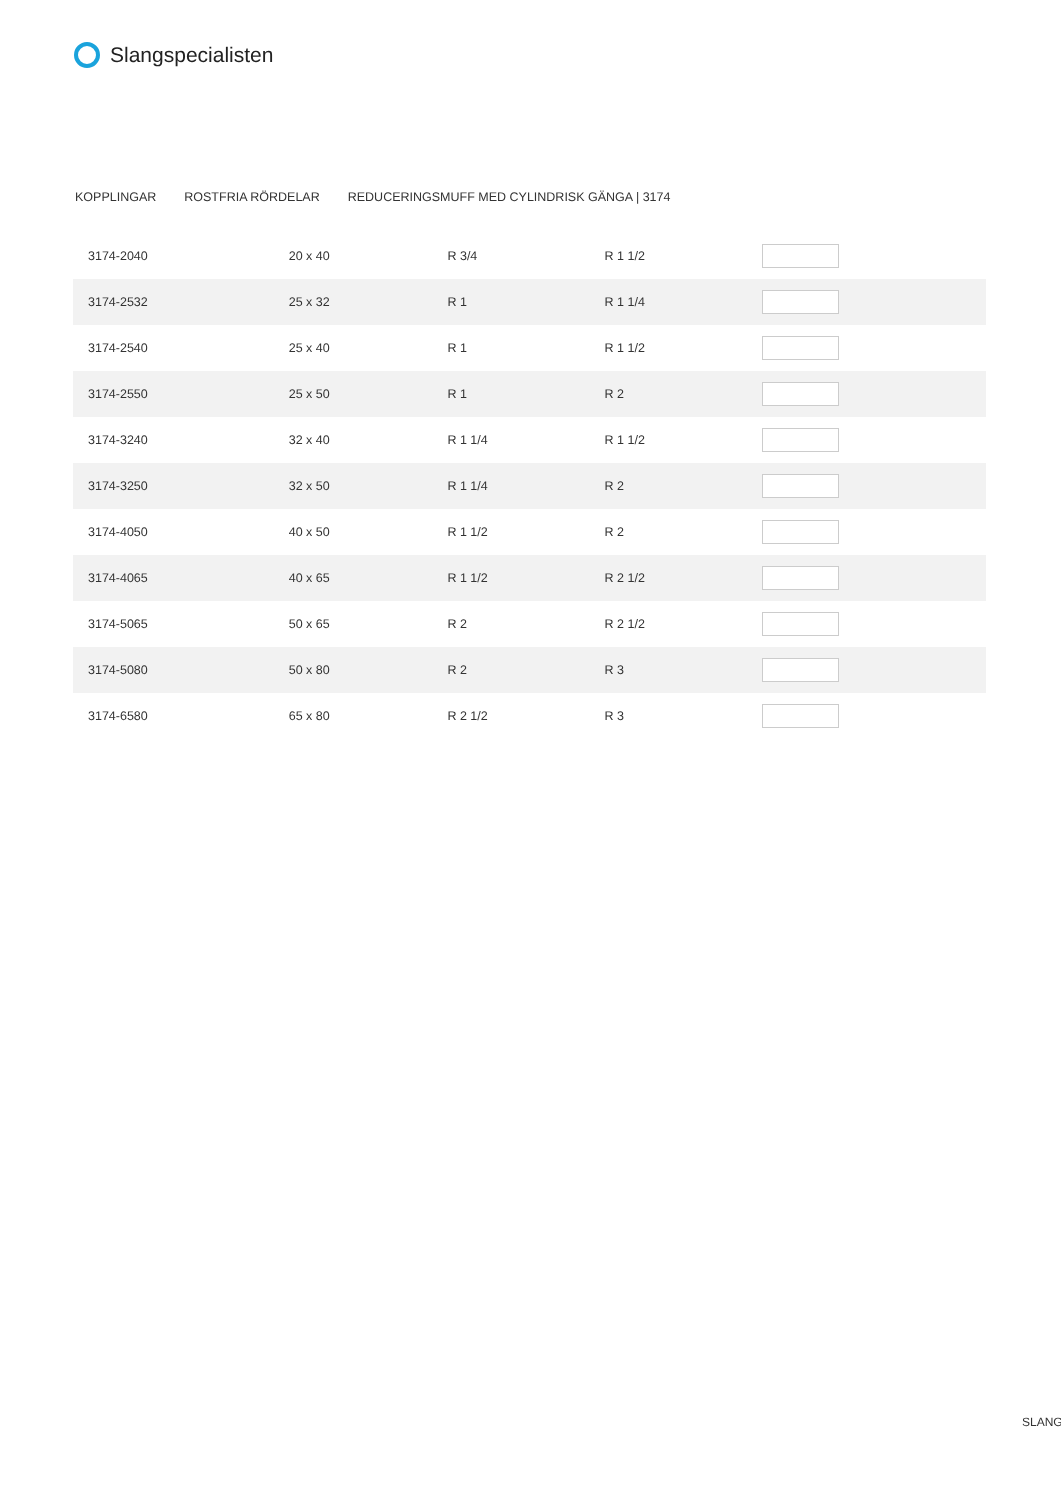Slangspecialisten
KOPPLINGAR ROSTFRIA RÖRDELAR REDUCERINGSMUFF MED CYLINDRISK GÄNGA | 3174
| 3174-2040 | 20 x 40 | R 3/4 | R 1 1/2 | |
| 3174-2532 | 25 x 32 | R 1 | R 1 1/4 | |
| 3174-2540 | 25 x 40 | R 1 | R 1 1/2 | |
| 3174-2550 | 25 x 50 | R 1 | R 2 | |
| 3174-3240 | 32 x 40 | R 1 1/4 | R 1 1/2 | |
| 3174-3250 | 32 x 50 | R 1 1/4 | R 2 | |
| 3174-4050 | 40 x 50 | R 1 1/2 | R 2 | |
| 3174-4065 | 40 x 65 | R 1 1/2 | R 2 1/2 | |
| 3174-5065 | 50 x 65 | R 2 | R 2 1/2 | |
| 3174-5080 | 50 x 80 | R 2 | R 3 | |
| 3174-6580 | 65 x 80 | R 2 1/2 | R 3 | |
SLANG